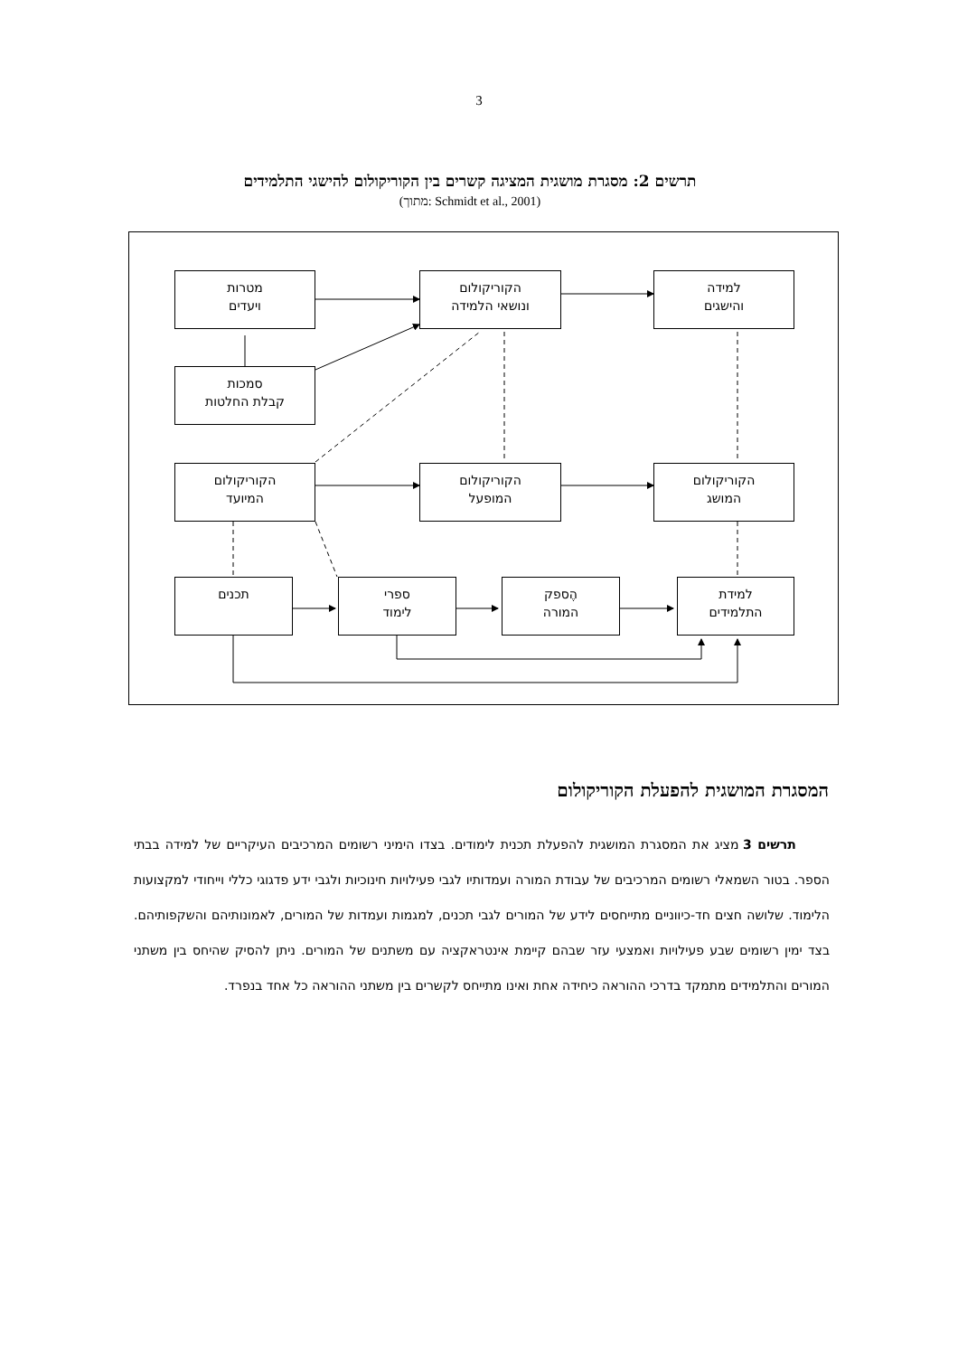3
תרשים 2: מסגרת מושגית המציגה קשרים בין הקוריקולום להישגי התלמידים
(מתוך: Schmidt et al., 2001)
מטרות
ויעדים
הקוריקולום
ונושאי הלמידה
למידה
והישגים
סמכות
קבלת החלטות
הקוריקולום
המיועד
הקוריקולום
המופעל
הקוריקולום
המושג
תכנים
ספרי
לימוד
הֶספק
המורה
למידת
התלמידים
המסגרת המושגית להפעלת הקוריקולום
תרשים 3 מציג את המסגרת המושגית להפעלת תכנית לימודים. בצדו הימיני רשומים המרכיבים העיקריים של למידה בבתי הספר. בטור השמאלי רשומים המרכיבים של עבודת המורה ועמדותיו לגבי פעילויות חינוכיות ולגבי ידע פדגוגי כללי וייחודי למקצועות הלימוד. שלושה חצים חד-כיווניים מתייחסים לידע של המורים לגבי תכנים, למגמות ועמדות של המורים, לאמונותיהם והשקפותיהם. בצד ימין רשומים שבע פעילויות ואמצעי עזר שבהם קיימת אינטראקציה עם משתנים של המורים. ניתן להסיק שהיחס בין משתני המורים והתלמידים מתמקד בדרכי ההוראה כיחידה אחת ואינו מתייחס לקשרים בין משתני ההוראה כל אחד בנפרד.